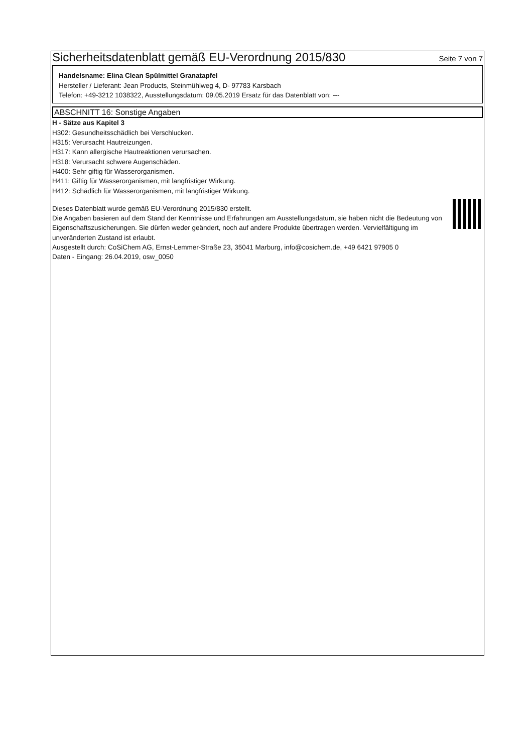Sicherheitsdatenblatt gemäß EU-Verordnung 2015/830
Seite 7 von 7
Handelsname: Elina Clean Spülmittel Granatapfel
Hersteller / Lieferant: Jean Products, Steinmühlweg 4, D- 97783 Karsbach
Telefon: +49-3212 1038322, Ausstellungsdatum: 09.05.2019 Ersatz für das Datenblatt von: ---
ABSCHNITT 16: Sonstige Angaben
H - Sätze aus Kapitel 3
H302: Gesundheitsschädlich bei Verschlucken.
H315: Verursacht Hautreizungen.
H317: Kann allergische Hautreaktionen verursachen.
H318: Verursacht schwere Augenschäden.
H400: Sehr giftig für Wasserorganismen.
H411: Giftig für Wasserorganismen, mit langfristiger Wirkung.
H412: Schädlich für Wasserorganismen, mit langfristiger Wirkung.
Dieses Datenblatt wurde gemäß EU-Verordnung 2015/830 erstellt.
Die Angaben basieren auf dem Stand der Kenntnisse und Erfahrungen am Ausstellungsdatum, sie haben nicht die Bedeutung von Eigenschaftszusicherungen. Sie dürfen weder geändert, noch auf andere Produkte übertragen werden. Vervielfältigung im unveränderten Zustand ist erlaubt.
Ausgestellt durch: CoSiChem AG, Ernst-Lemmer-Straße 23, 35041 Marburg, info@cosichem.de, +49 6421 97905 0
Daten - Eingang: 26.04.2019, osw_0050